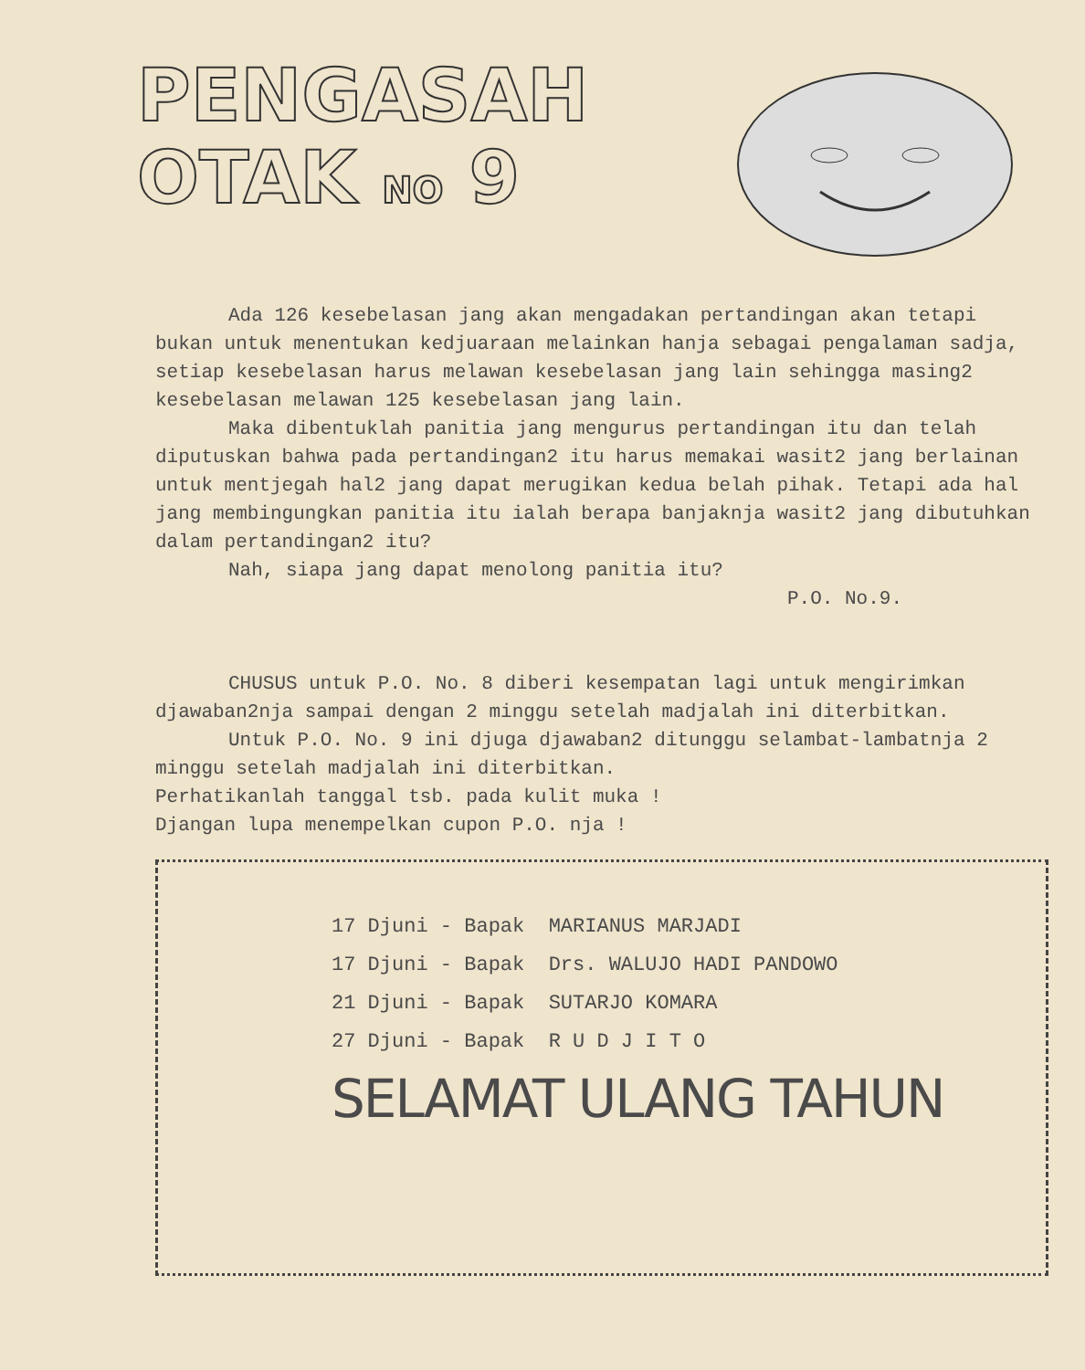PENGASAH
OTAK NO 9
Ada 126 kesebelasan jang akan mengadakan pertandingan akan tetapi bukan untuk menentukan kedjuaraan melainkan hanja sebagai pengalaman sadja, setiap kesebelasan harus melawan kesebelasan jang lain sehingga masing2 kesebelasan melawan 125 kesebelasan jang lain.
Maka dibentuklah panitia jang mengurus pertandingan itu dan telah diputuskan bahwa pada pertandingan2 itu harus memakai wasit2 jang berlainan untuk mentjegah hal2 jang dapat merugikan kedua belah pihak. Tetapi ada hal jang membingungkan panitia itu ialah berapa banjaknja wasit2 jang dibutuhkan dalam pertandingan2 itu?
Nah, siapa jang dapat menolong panitia itu?
P.O. No.9.
CHUSUS untuk P.O. No. 8 diberi kesempatan lagi untuk mengirimkan djawaban2nja sampai dengan 2 minggu setelah madjalah ini diterbitkan.
Untuk P.O. No. 9 ini djuga djawaban2 ditunggu selambat-lambatnja 2 minggu setelah madjalah ini diterbitkan.
Perhatikanlah tanggal tsb. pada kulit muka !
Djangan lupa menempelkan cupon P.O. nja !
17 Djuni - Bapak MARIANUS MARJADI
17 Djuni - Bapak Drs. WALUJO HADI PANDOWO
21 Djuni - Bapak SUTARJO KOMARA
27 Djuni - Bapak R U D J I T O
SELAMAT ULANG TAHUN